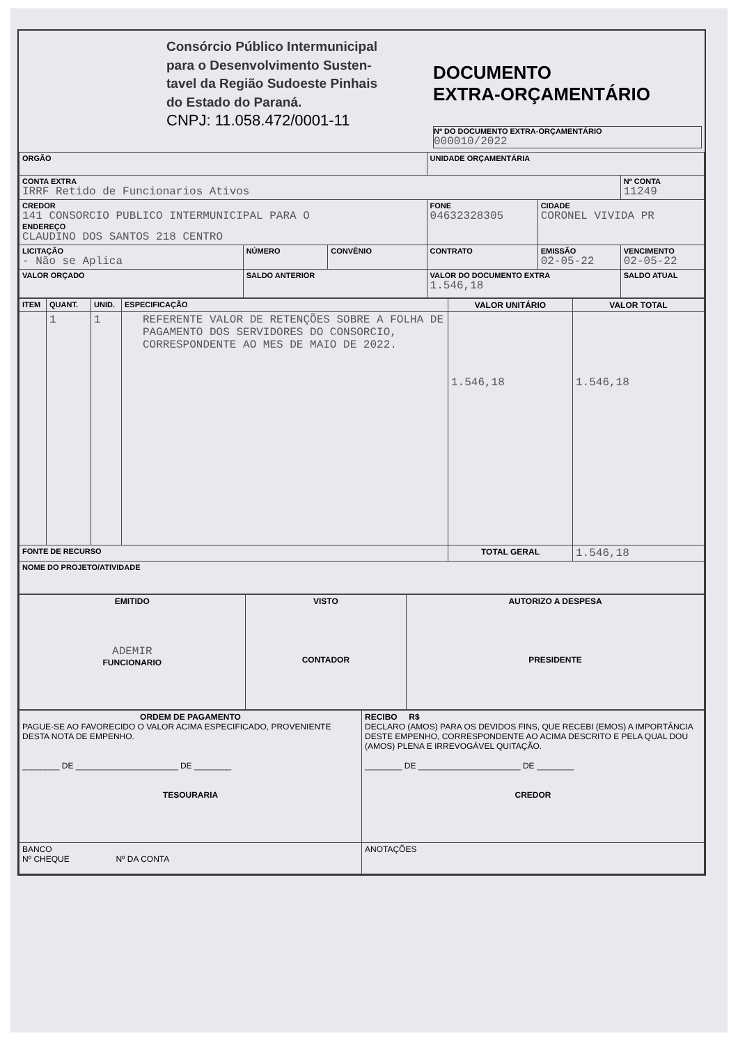| | Consórcio Público Intermunicipal para o Desenvolvimento Susten- tavel da Região Sudoeste Pinhais do Estado do Paraná. CNPJ: 11.058.472/0001-11 | DOCUMENTO EXTRA-ORÇAMENTÁRIO Nº DO DOCUMENTO EXTRA-ORÇAMENTÁRIO 000010/2022 |
| ORGÃO | | | UNIDADE ORÇAMENTÁRIA | | |
| CONTA EXTRA IRRF Retido de Funcionarios Ativos | | | | | Nº CONTA 11249 |
| CREDOR 141 CONSORCIO PUBLICO INTERMUNICIPAL PARA O ENDEREÇO CLAUDINO DOS SANTOS 218 CENTRO | | | FONE 04632328305 | CIDADE CORONEL VIVIDA PR | |
| LICITAÇÃO - Não se Aplica | NÚMERO | CONVÊNIO | CONTRATO | EMISSÃO 02-05-22 | VENCIMENTO 02-05-22 |
| VALOR ORÇADO | SALDO ANTERIOR | | VALOR DO DOCUMENTO EXTRA 1.546,18 | | SALDO ATUAL |
| ITEM | QUANT. | UNID. | ESPECIFICAÇÃO | VALOR UNITÁRIO | VALOR TOTAL |
| | 1 | 1 | REFERENTE VALOR DE RETENÇÕES SOBRE A FOLHA DE PAGAMENTO DOS SERVIDORES DO CONSORCIO, CORRESPONDENTE AO MES DE MAIO DE 2022. | 1.546,18 | 1.546,18 |
| FONTE DE RECURSO | | | | TOTAL GERAL | 1.546,18 |
| NOME DO PROJETO/ATIVIDADE | | | | | |
| EMITIDO ADEMIR FUNCIONARIO | VISTO CONTADOR | AUTORIZO A DESPESA PRESIDENTE |
| ORDEM DE PAGAMENTO PAGUE-SE AO FAVORECIDO O VALOR ACIMA ESPECIFICADO, PROVENIENTE DESTA NOTA DE EMPENHO. ________ DE ______________________ DE ________ TESOURARIA | RECIBO R$ DECLARO (AMOS) PARA OS DEVIDOS FINS, QUE RECEBI (EMOS) A IMPORTÂNCIA DESTE EMPENHO, CORRESPONDENTE AO ACIMA DESCRITO E PELA QUAL DOU (AMOS) PLENA E IRREVOGÁVEL QUITAÇÃO. ________ DE ______________________ DE ________ CREDOR |
| BANCO Nº CHEQUE Nº DA CONTA | ANOTAÇÕES |